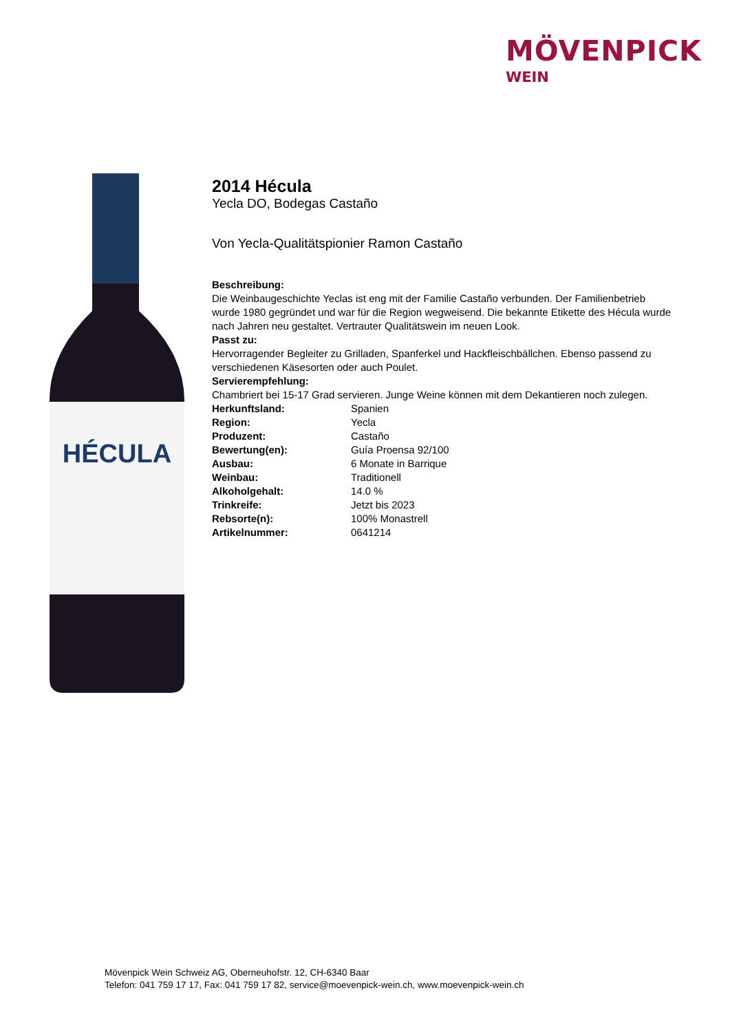MÖVENPICK
WEIN
HÉCULA
2014 Hécula
Yecla DO, Bodegas Castaño
Von Yecla-Qualitätspionier Ramon Castaño
Beschreibung:
Die Weinbaugeschichte Yeclas ist eng mit der Familie Castaño verbunden. Der Familienbetrieb wurde 1980 gegründet und war für die Region wegweisend. Die bekannte Etikette des Hécula wurde nach Jahren neu gestaltet. Vertrauter Qualitätswein im neuen Look.
Passt zu:
Hervorragender Begleiter zu Grilladen, Spanferkel und Hackfleischbällchen. Ebenso passend zu verschiedenen Käsesorten oder auch Poulet.
Servierempfehlung:
Chambriert bei 15-17 Grad servieren. Junge Weine können mit dem Dekantieren noch zulegen.
| Herkunftsland: | Spanien |
| Region: | Yecla |
| Produzent: | Castaño |
| Bewertung(en): | Guía Proensa 92/100 |
| Ausbau: | 6 Monate in Barrique |
| Weinbau: | Traditionell |
| Alkoholgehalt: | 14.0 % |
| Trinkreife: | Jetzt bis 2023 |
| Rebsorte(n): | 100% Monastrell |
| Artikelnummer: | 0641214 |
Mövenpick Wein Schweiz AG, Oberneuhofstr. 12, CH-6340 Baar
Telefon: 041 759 17 17, Fax: 041 759 17 82, service@moevenpick-wein.ch, www.moevenpick-wein.ch